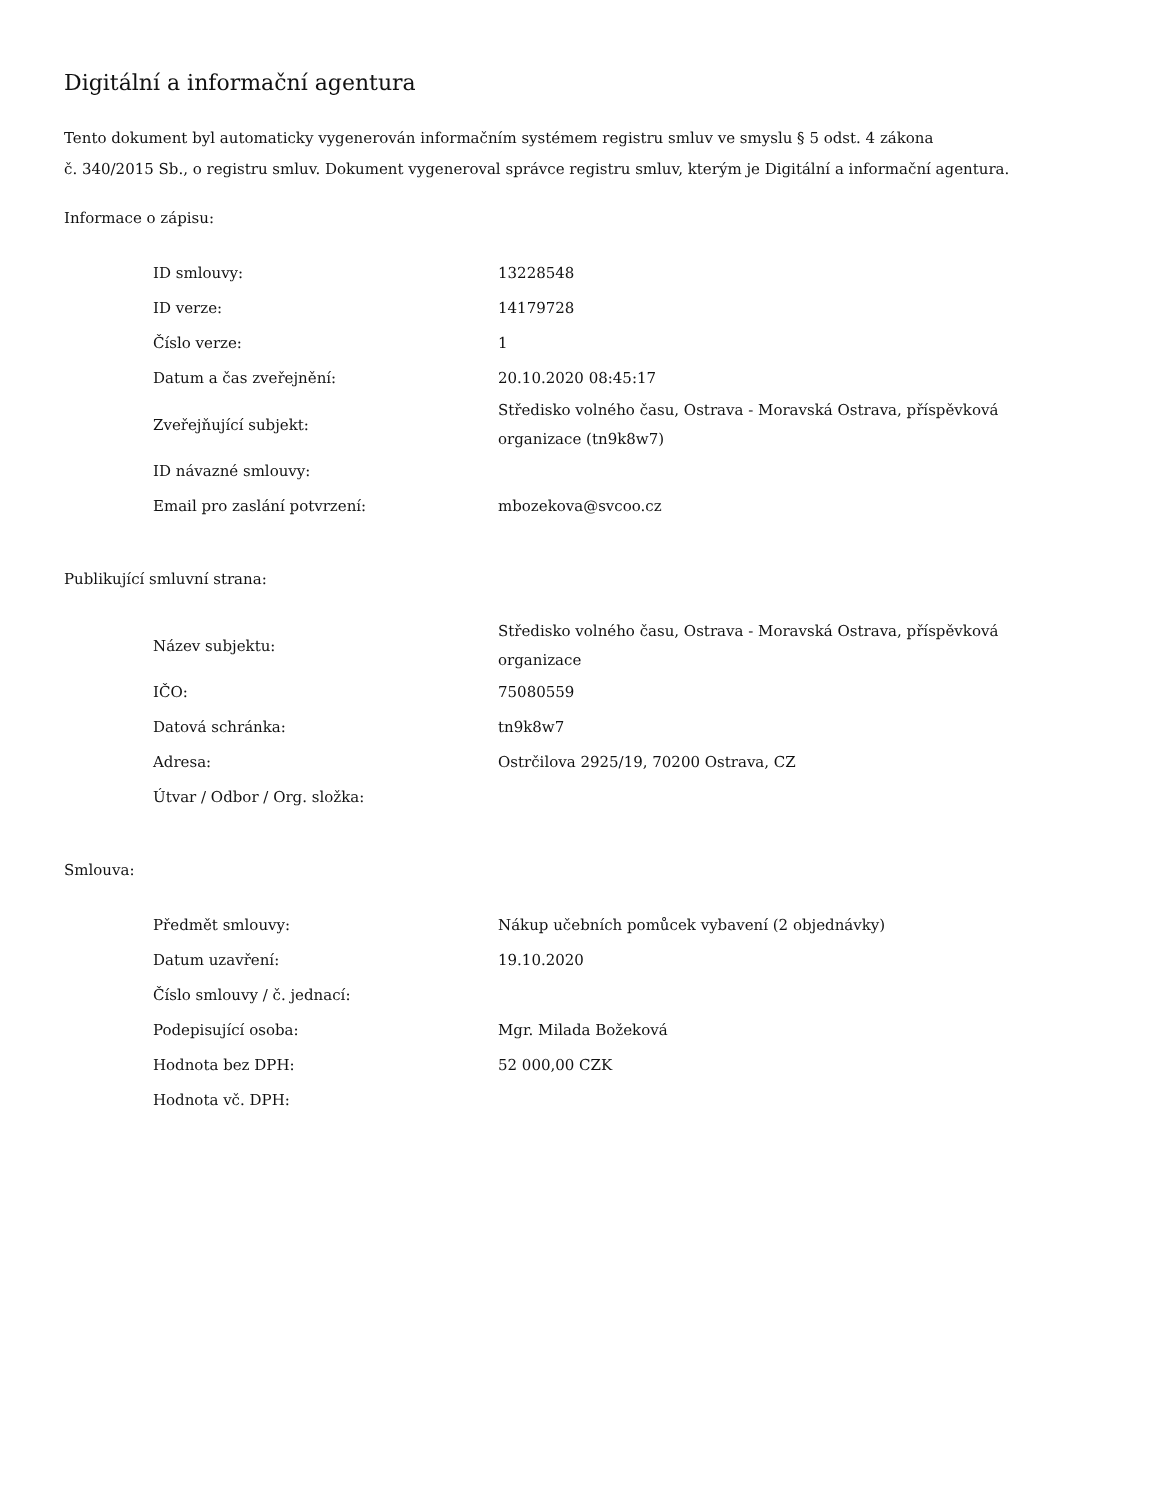Digitální a informační agentura
Tento dokument byl automaticky vygenerován informačním systémem registru smluv ve smyslu § 5 odst. 4 zákona
č. 340/2015 Sb., o registru smluv. Dokument vygeneroval správce registru smluv, kterým je Digitální a informační agentura.
Informace o zápisu:
| ID smlouvy: | 13228548 |
| ID verze: | 14179728 |
| Číslo verze: | 1 |
| Datum a čas zveřejnění: | 20.10.2020 08:45:17 |
| Zveřejňující subjekt: | Středisko volného času, Ostrava - Moravská Ostrava, příspěvková organizace (tn9k8w7) |
| ID návazné smlouvy: | |
| Email pro zaslání potvrzení: | mbozekova@svcoo.cz |
Publikující smluvní strana:
| Název subjektu: | Středisko volného času, Ostrava - Moravská Ostrava, příspěvková organizace |
| IČO: | 75080559 |
| Datová schránka: | tn9k8w7 |
| Adresa: | Ostrčilova 2925/19, 70200 Ostrava, CZ |
| Útvar / Odbor / Org. složka: | |
Smlouva:
| Předmět smlouvy: | Nákup učebních pomůcek vybavení (2 objednávky) |
| Datum uzavření: | 19.10.2020 |
| Číslo smlouvy / č. jednací: | |
| Podepisující osoba: | Mgr. Milada Božeková |
| Hodnota bez DPH: | 52 000,00 CZK |
| Hodnota vč. DPH: | |